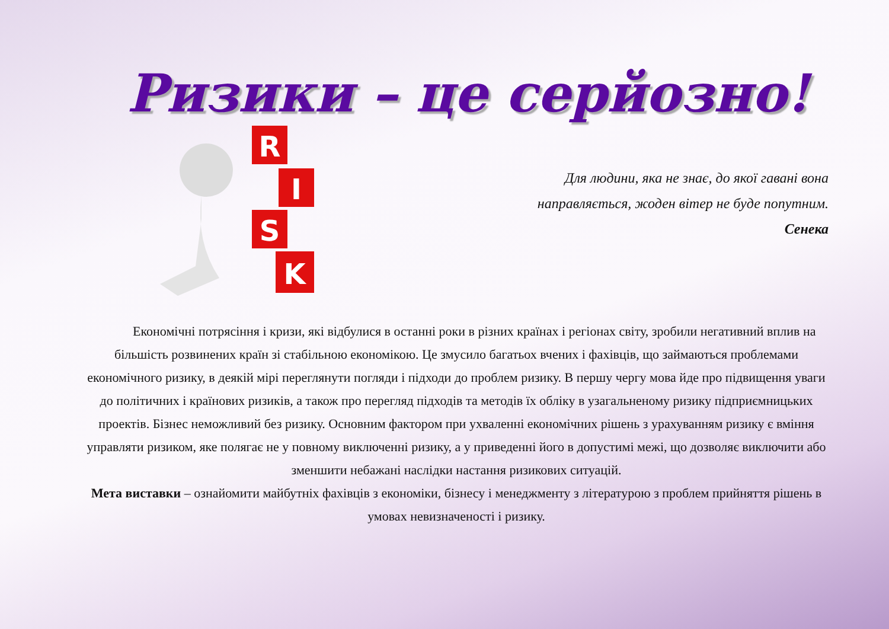Ризики – це серйозно!
R
I
S
K
Для людини, яка не знає, до якої гавані вона
направляється, жоден вітер не буде попутним.
Сенека
Економічні потрясіння і кризи, які відбулися в останні роки в різних країнах і регіонах світу, зробили негативний вплив на більшість розвинених країн зі стабільною економікою. Це змусило багатьох вчених і фахівців, що займаються проблемами економічного ризику, в деякій мірі переглянути погляди і підходи до проблем ризику. В першу чергу мова йде про підвищення уваги до політичних і країнових ризиків, а також про перегляд підходів та методів їх обліку в узагальненому ризику підприємницьких проектів. Бізнес неможливий без ризику. Основним фактором при ухваленні економічних рішень з урахуванням ризику є вміння управляти ризиком, яке полягає не у повному виключенні ризику, а у приведенні його в допустимі межі, що дозволяє виключити або зменшити небажані наслідки настання ризикових ситуацій.
Мета виставки – ознайомити майбутніх фахівців з економіки, бізнесу і менеджменту з літературою з проблем прийняття рішень в умовах невизначеності і ризику.